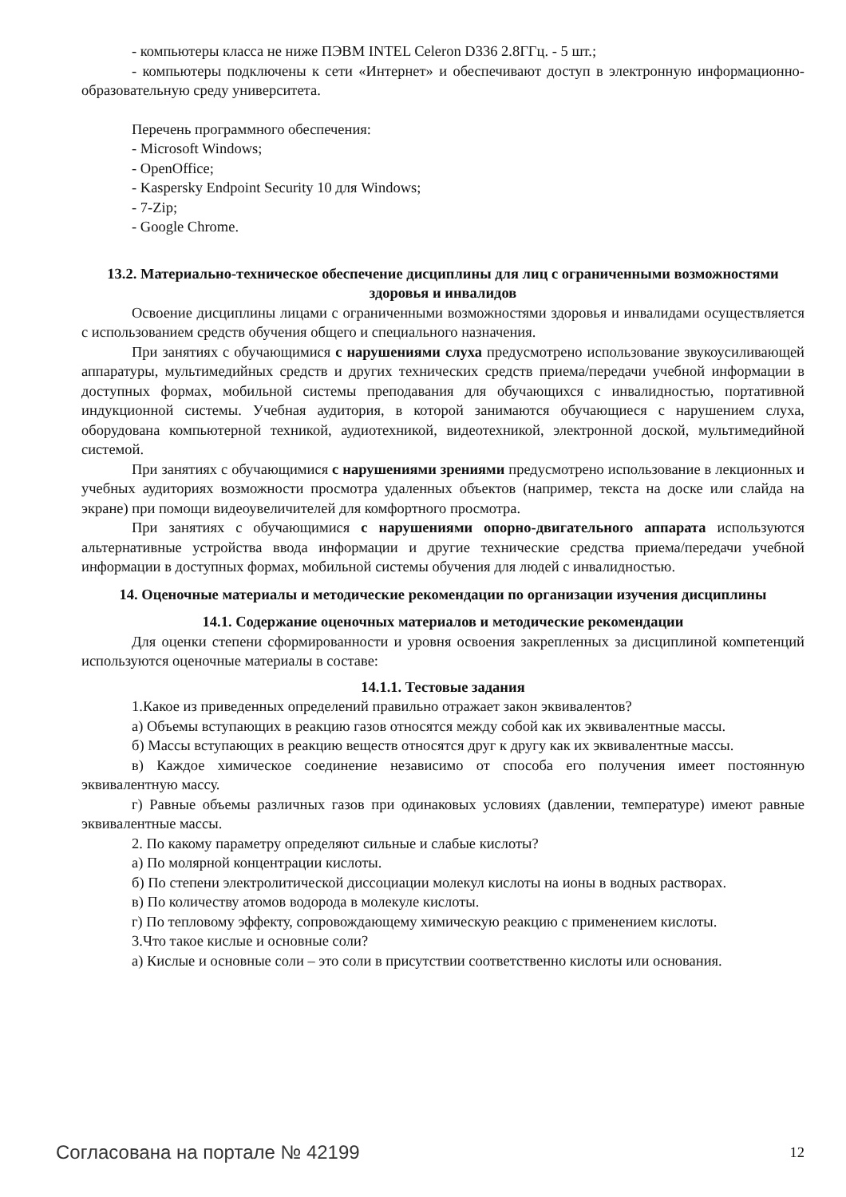- компьютеры класса не ниже ПЭВМ INTEL Celeron D336 2.8ГГц. - 5 шт.;
- компьютеры подключены к сети «Интернет» и обеспечивают доступ в электронную информационно-образовательную среду университета.
Перечень программного обеспечения:
- Microsoft Windows;
- OpenOffice;
- Kaspersky Endpoint Security 10 для Windows;
- 7-Zip;
- Google Chrome.
13.2. Материально-техническое обеспечение дисциплины для лиц с ограниченными возможностями здоровья и инвалидов
Освоение дисциплины лицами с ограниченными возможностями здоровья и инвалидами осуществляется с использованием средств обучения общего и специального назначения.
При занятиях с обучающимися с нарушениями слуха предусмотрено использование звукоусиливающей аппаратуры, мультимедийных средств и других технических средств приема/передачи учебной информации в доступных формах, мобильной системы преподавания для обучающихся с инвалидностью, портативной индукционной системы. Учебная аудитория, в которой занимаются обучающиеся с нарушением слуха, оборудована компьютерной техникой, аудиотехникой, видеотехникой, электронной доской, мультимедийной системой.
При занятиях с обучающимися с нарушениями зрениями предусмотрено использование в лекционных и учебных аудиториях возможности просмотра удаленных объектов (например, текста на доске или слайда на экране) при помощи видеоувеличителей для комфортного просмотра.
При занятиях с обучающимися с нарушениями опорно-двигательного аппарата используются альтернативные устройства ввода информации и другие технические средства приема/передачи учебной информации в доступных формах, мобильной системы обучения для людей с инвалидностью.
14. Оценочные материалы и методические рекомендации по организации изучения дисциплины
14.1. Содержание оценочных материалов и методические рекомендации
Для оценки степени сформированности и уровня освоения закрепленных за дисциплиной компетенций используются оценочные материалы в составе:
14.1.1. Тестовые задания
1.Какое из приведенных определений правильно отражает закон эквивалентов?
а) Объемы вступающих в реакцию газов относятся между собой как их эквивалентные массы.
б) Массы вступающих в реакцию веществ относятся друг к другу как их эквивалентные массы.
в) Каждое химическое соединение независимо от способа его получения имеет постоянную эквивалентную массу.
г) Равные объемы различных газов при одинаковых условиях (давлении, температуре) имеют равные эквивалентные массы.
2. По какому параметру определяют сильные и слабые кислоты?
а) По молярной концентрации кислоты.
б) По степени электролитической диссоциации молекул кислоты на ионы в водных растворах.
в) По количеству атомов водорода в молекуле кислоты.
г) По тепловому эффекту, сопровождающему химическую реакцию с применением кислоты.
3.Что такое кислые и основные соли?
а) Кислые и основные соли – это соли в присутствии соответственно кислоты или основания.
Согласована на портале № 42199 12